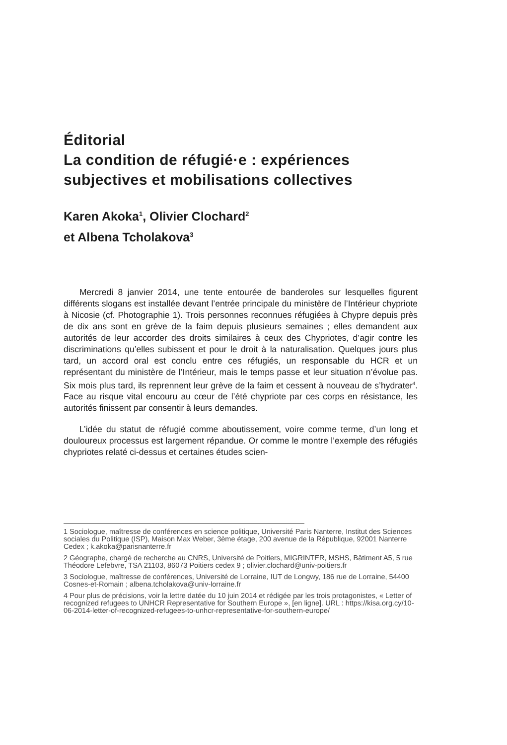Éditorial
La condition de réfugié·e : expériences subjectives et mobilisations collectives
Karen Akoka<sup>1</sup>, Olivier Clochard<sup>2</sup>
et Albena Tcholakova<sup>3</sup>
Mercredi 8 janvier 2014, une tente entourée de banderoles sur lesquelles figurent différents slogans est installée devant l’entrée principale du ministère de l’Intérieur chypriote à Nicosie (cf. Photographie 1). Trois personnes reconnues réfugiées à Chypre depuis près de dix ans sont en grève de la faim depuis plusieurs semaines ; elles demandent aux autorités de leur accorder des droits similaires à ceux des Chypriotes, d’agir contre les discriminations qu’elles subissent et pour le droit à la naturalisation. Quelques jours plus tard, un accord oral est conclu entre ces réfugiés, un responsable du HCR et un représentant du ministère de l’Intérieur, mais le temps passe et leur situation n’évolue pas. Six mois plus tard, ils reprennent leur grève de la faim et cessent à nouveau de s’hydrater<sup>4</sup>. Face au risque vital encouru au cœur de l’été chypriote par ces corps en résistance, les autorités finissent par consentir à leurs demandes.
L’idée du statut de réfugié comme aboutissement, voire comme terme, d’un long et douloureux processus est largement répandue. Or comme le montre l’exemple des réfugiés chypriotes relaté ci-dessus et certaines études scien-
1 Sociologue, maîtresse de conférences en science politique, Université Paris Nanterre, Institut des Sciences sociales du Politique (ISP), Maison Max Weber, 3ème étage, 200 avenue de la République, 92001 Nanterre Cedex ; k.akoka@parisnanterre.fr
2 Géographe, chargé de recherche au CNRS, Université de Poitiers, MIGRINTER, MSHS, Bâtiment A5, 5 rue Théodore Lefebvre, TSA 21103, 86073 Poitiers cedex 9 ; olivier.clochard@univ-poitiers.fr
3 Sociologue, maîtresse de conférences, Université de Lorraine, IUT de Longwy, 186 rue de Lorraine, 54400 Cosnes-et-Romain ; albena.tcholakova@univ-lorraine.fr
4 Pour plus de précisions, voir la lettre datée du 10 juin 2014 et rédigée par les trois protagonistes, « Letter of recognized refugees to UNHCR Representative for Southern Europe », [en ligne]. URL : https://kisa.org.cy/10-06-2014-letter-of-recognized-refugees-to-unhcr-representative-for-southern-europe/